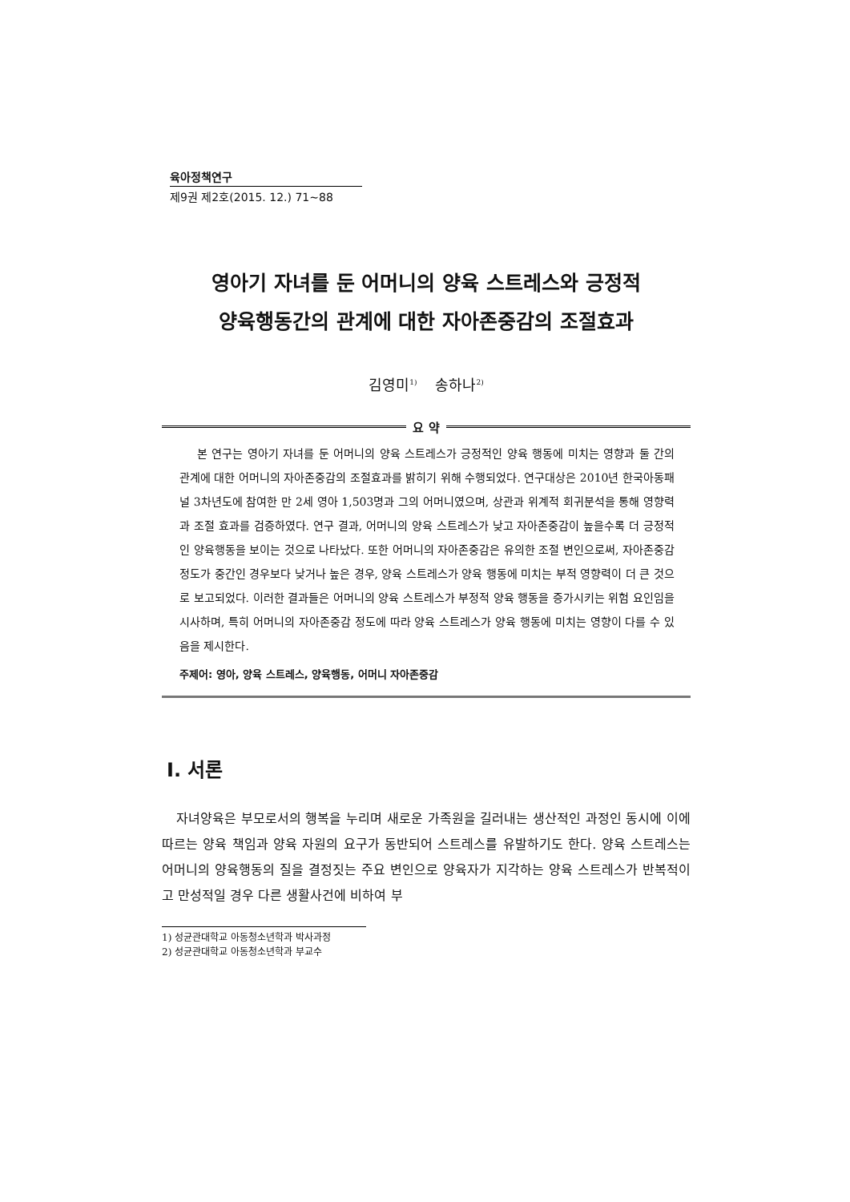육아정책연구
제9권 제2호(2015. 12.) 71~88
영아기 자녀를 둔 어머니의 양육 스트레스와 긍정적
양육행동간의 관계에 대한 자아존중감의 조절효과
김영미<sup>1)</sup> 송하나<sup>2)</sup>
요 약
본 연구는 영아기 자녀를 둔 어머니의 양육 스트레스가 긍정적인 양육 행동에 미치는 영향과 둘 간의 관계에 대한 어머니의 자아존중감의 조절효과를 밝히기 위해 수행되었다. 연구대상은 2010년 한국아동패널 3차년도에 참여한 만 2세 영아 1,503명과 그의 어머니였으며, 상관과 위계적 회귀분석을 통해 영향력과 조절 효과를 검증하였다. 연구 결과, 어머니의 양육 스트레스가 낮고 자아존중감이 높을수록 더 긍정적인 양육행동을 보이는 것으로 나타났다. 또한 어머니의 자아존중감은 유의한 조절 변인으로써, 자아존중감 정도가 중간인 경우보다 낮거나 높은 경우, 양육 스트레스가 양육 행동에 미치는 부적 영향력이 더 큰 것으로 보고되었다. 이러한 결과들은 어머니의 양육 스트레스가 부정적 양육 행동을 증가시키는 위험 요인임을 시사하며, 특히 어머니의 자아존중감 정도에 따라 양육 스트레스가 양육 행동에 미치는 영향이 다를 수 있음을 제시한다.
주제어: 영아, 양육 스트레스, 양육행동, 어머니 자아존중감
Ⅰ. 서론
자녀양육은 부모로서의 행복을 누리며 새로운 가족원을 길러내는 생산적인 과정인 동시에 이에 따르는 양육 책임과 양육 자원의 요구가 동반되어 스트레스를 유발하기도 한다. 양육 스트레스는 어머니의 양육행동의 질을 결정짓는 주요 변인으로 양육자가 지각하는 양육 스트레스가 반복적이고 만성적일 경우 다른 생활사건에 비하여 부
1) 성균관대학교 아동청소년학과 박사과정
2) 성균관대학교 아동청소년학과 부교수